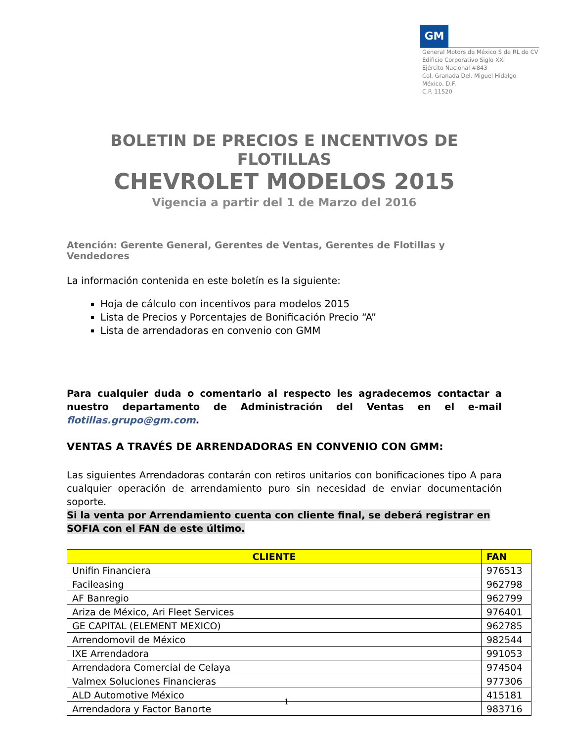GM
General Motors de México S de RL de CV
Edificio Corporativo Siglo XXI
Ejército Nacional #843
Col. Granada Del. Miguel Hidalgo
México, D.F.
C.P. 11520
BOLETIN DE PRECIOS E INCENTIVOS DE FLOTILLAS
CHEVROLET MODELOS 2015
Vigencia a partir del 1 de Marzo del 2016
Atención: Gerente General, Gerentes de Ventas, Gerentes de Flotillas y Vendedores
La información contenida en este boletín es la siguiente:
Hoja de cálculo con incentivos para modelos 2015
Lista de Precios y Porcentajes de Bonificación Precio “A”
Lista de arrendadoras en convenio con GMM
Para cualquier duda o comentario al respecto les agradecemos contactar a nuestro departamento de Administración del Ventas en el e-mail flotillas.grupo@gm.com.
VENTAS A TRAVÉS DE ARRENDADORAS EN CONVENIO CON GMM:
Las siguientes Arrendadoras contarán con retiros unitarios con bonificaciones tipo A para cualquier operación de arrendamiento puro sin necesidad de enviar documentación soporte.
Si la venta por Arrendamiento cuenta con cliente final, se deberá registrar en SOFIA con el FAN de este último.
| CLIENTE | FAN |
| --- | --- |
| Unifin Financiera | 976513 |
| Facileasing | 962798 |
| AF Banregio | 962799 |
| Ariza de México, Ari Fleet Services | 976401 |
| GE CAPITAL (ELEMENT MEXICO) | 962785 |
| Arrendomovil de México | 982544 |
| IXE Arrendadora | 991053 |
| Arrendadora Comercial de Celaya | 974504 |
| Valmex Soluciones Financieras | 977306 |
| ALD Automotive México | 415181 |
| Arrendadora y Factor Banorte | 983716 |
1